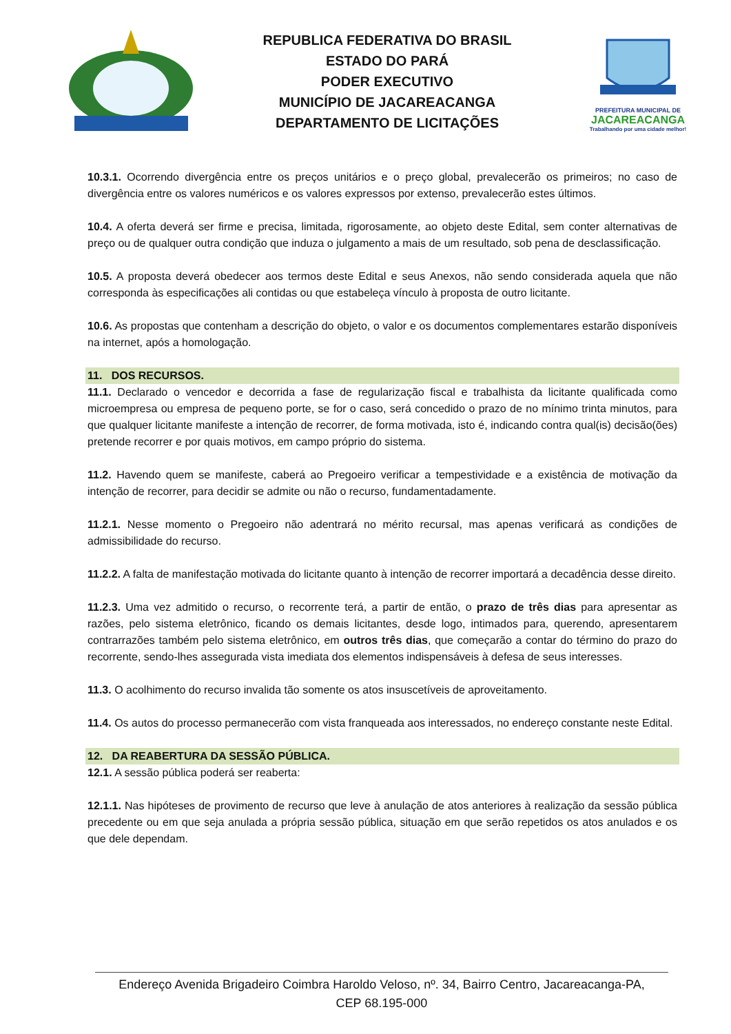REPUBLICA FEDERATIVA DO BRASIL
ESTADO DO PARÁ
PODER EXECUTIVO
MUNICÍPIO DE JACAREACANGA
DEPARTAMENTO DE LICITAÇÕES
PREFEITURA MUNICIPAL DE
JACAREACANGA
Trabalhando por uma cidade melhor!
10.3.1. Ocorrendo divergência entre os preços unitários e o preço global, prevalecerão os primeiros; no caso de divergência entre os valores numéricos e os valores expressos por extenso, prevalecerão estes últimos.
10.4. A oferta deverá ser firme e precisa, limitada, rigorosamente, ao objeto deste Edital, sem conter alternativas de preço ou de qualquer outra condição que induza o julgamento a mais de um resultado, sob pena de desclassificação.
10.5. A proposta deverá obedecer aos termos deste Edital e seus Anexos, não sendo considerada aquela que não corresponda às especificações ali contidas ou que estabeleça vínculo à proposta de outro licitante.
10.6. As propostas que contenham a descrição do objeto, o valor e os documentos complementares estarão disponíveis na internet, após a homologação.
11. DOS RECURSOS.
11.1. Declarado o vencedor e decorrida a fase de regularização fiscal e trabalhista da licitante qualificada como microempresa ou empresa de pequeno porte, se for o caso, será concedido o prazo de no mínimo trinta minutos, para que qualquer licitante manifeste a intenção de recorrer, de forma motivada, isto é, indicando contra qual(is) decisão(ões) pretende recorrer e por quais motivos, em campo próprio do sistema.
11.2. Havendo quem se manifeste, caberá ao Pregoeiro verificar a tempestividade e a existência de motivação da intenção de recorrer, para decidir se admite ou não o recurso, fundamentadamente.
11.2.1. Nesse momento o Pregoeiro não adentrará no mérito recursal, mas apenas verificará as condições de admissibilidade do recurso.
11.2.2. A falta de manifestação motivada do licitante quanto à intenção de recorrer importará a decadência desse direito.
11.2.3. Uma vez admitido o recurso, o recorrente terá, a partir de então, o prazo de três dias para apresentar as razões, pelo sistema eletrônico, ficando os demais licitantes, desde logo, intimados para, querendo, apresentarem contrarrazões também pelo sistema eletrônico, em outros três dias, que começarão a contar do término do prazo do recorrente, sendo-lhes assegurada vista imediata dos elementos indispensáveis à defesa de seus interesses.
11.3. O acolhimento do recurso invalida tão somente os atos insuscetíveis de aproveitamento.
11.4. Os autos do processo permanecerão com vista franqueada aos interessados, no endereço constante neste Edital.
12. DA REABERTURA DA SESSÃO PÚBLICA.
12.1. A sessão pública poderá ser reaberta:
12.1.1. Nas hipóteses de provimento de recurso que leve à anulação de atos anteriores à realização da sessão pública precedente ou em que seja anulada a própria sessão pública, situação em que serão repetidos os atos anulados e os que dele dependam.
Endereço Avenida Brigadeiro Coimbra Haroldo Veloso, nº. 34, Bairro Centro, Jacareacanga-PA,
CEP 68.195-000